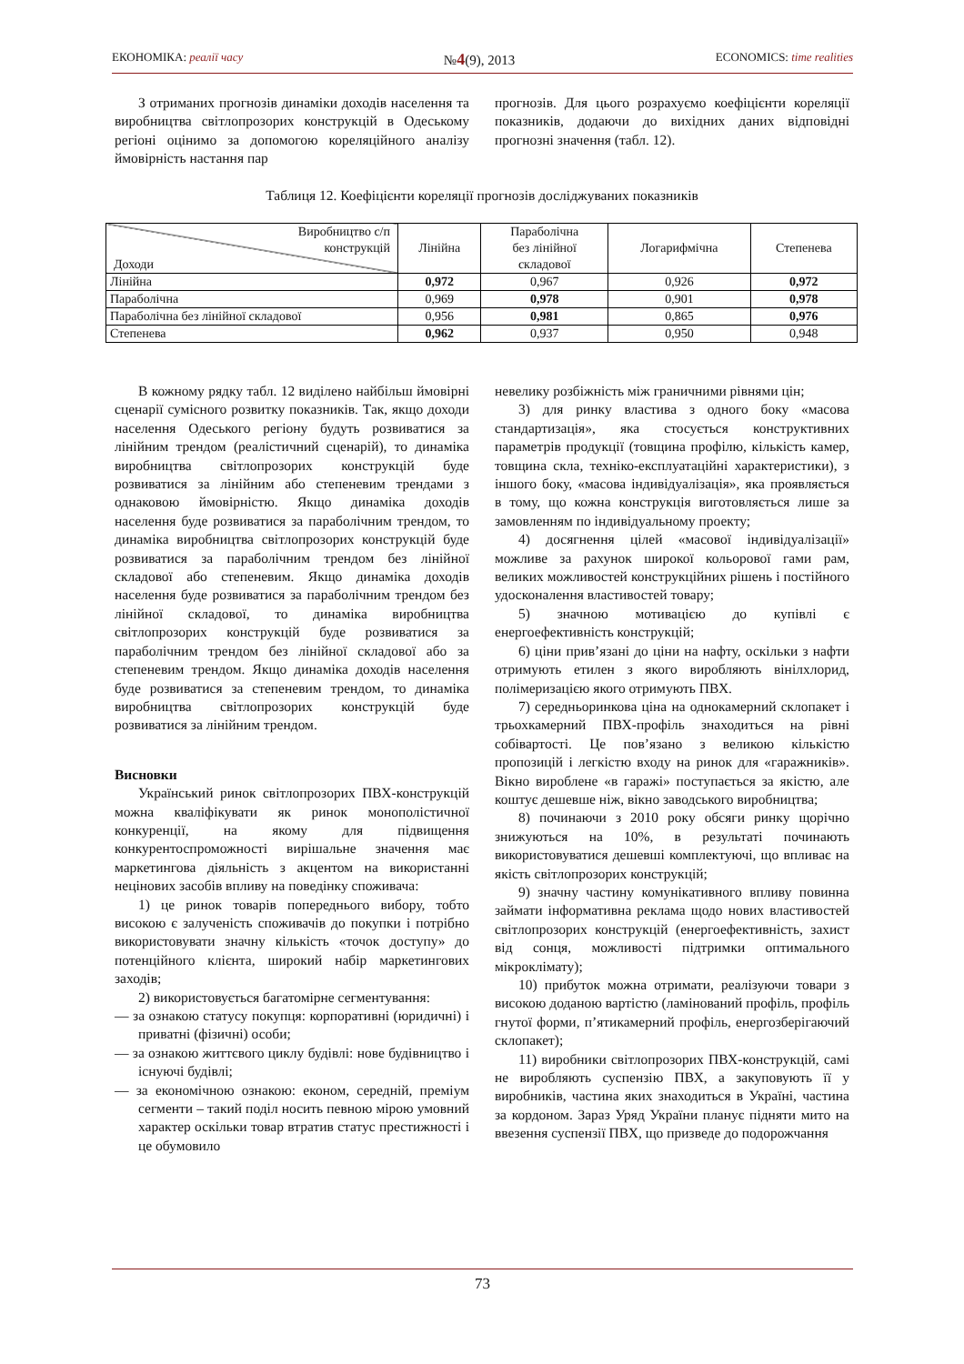ЕКОНОМІКА: реалії часу №4(9), 2013 ECONOMICS: time realities
З отриманих прогнозів динаміки доходів населення та виробництва світлопрозорих конструкцій в Одеському регіоні оцінимо за допомогою кореляційного аналізу ймовірність настання пар
прогнозів. Для цього розрахуємо коефіцієнти кореляції показників, додаючи до вихідних даних відповідні прогнозні значення (табл. 12).
Таблиця 12. Коефіцієнти кореляції прогнозів досліджуваних показників
| Виробництво с/п конструкцій Доходи | Лінійна | Параболічна без лінійної складової | Логарифмічна | Степенева |
| --- | --- | --- | --- | --- |
| Лінійна | 0,972 | 0,967 | 0,926 | 0,972 |
| Параболічна | 0,969 | 0,978 | 0,901 | 0,978 |
| Параболічна без лінійної складової | 0,956 | 0,981 | 0,865 | 0,976 |
| Степенева | 0,962 | 0,937 | 0,950 | 0,948 |
В кожному рядку табл. 12 виділено найбільш ймовірні сценарії сумісного розвитку показників. Так, якщо доходи населення Одеського регіону будуть розвиватися за лінійним трендом (реалістичний сценарій), то динаміка виробництва світлопрозорих конструкцій буде розвиватися за лінійним або степеневим трендами з однаковою ймовірністю. Якщо динаміка доходів населення буде розвиватися за параболічним трендом, то динаміка виробництва світлопрозорих конструкцій буде розвиватися за параболічним трендом без лінійної складової або степеневим. Якщо динаміка доходів населення буде розвиватися за параболічним трендом без лінійної складової, то динаміка виробництва світлопрозорих конструкцій буде розвиватися за параболічним трендом без лінійної складової або за степеневим трендом. Якщо динаміка доходів населення буде розвиватися за степеневим трендом, то динаміка виробництва світлопрозорих конструкцій буде розвиватися за лінійним трендом.
Висновки
Український ринок світлопрозорих ПВХ-конструкцій можна кваліфікувати як ринок монополістичної конкуренції, на якому для підвищення конкурентоспроможності вирішальне значення має маркетингова діяльність з акцентом на використанні нецінових засобів впливу на поведінку споживача:
1) це ринок товарів попереднього вибору, тобто високою є залученість споживачів до покупки і потрібно використовувати значну кількість «точок доступу» до потенційного клієнта, широкий набір маркетингових заходів;
2) використовується багатомірне сегментування:
— за ознакою статусу покупця: корпоративні (юридичні) і приватні (фізичні) особи;
— за ознакою життєвого циклу будівлі: нове будівництво і існуючі будівлі;
— за економічною ознакою: економ, середній, преміум сегменти – такий поділ носить певною мірою умовний характер оскільки товар втратив статус престижності і це обумовило
невелику розбіжність між граничними рівнями цін;
3) для ринку властива з одного боку «масова стандартизація», яка стосується конструктивних параметрів продукції (товщина профілю, кількість камер, товщина скла, техніко-експлуатаційні характеристики), з іншого боку, «масова індивідуалізація», яка проявляється в тому, що кожна конструкція виготовляється лише за замовленням по індивідуальному проекту;
4) досягнення цілей «масової індивідуалізації» можливе за рахунок широкої кольорової гами рам, великих можливостей конструкційних рішень і постійного удосконалення властивостей товару;
5) значною мотивацією до купівлі є енергоефективність конструкцій;
6) ціни прив’язані до ціни на нафту, оскільки з нафти отримують етилен з якого виробляють вінілхлорид, полімеризацією якого отримують ПВХ.
7) середньоринкова ціна на однокамерний склопакет і трьохкамерний ПВХ-профіль знаходиться на рівні собівартості. Це пов’язано з великою кількістю пропозицій і легкістю входу на ринок для «гаражників». Вікно вироблене «в гаражі» поступається за якістю, але коштує дешевше ніж, вікно заводського виробництва;
8) починаючи з 2010 року обсяги ринку щорічно знижуються на 10%, в результаті починають використовуватися дешевші комплектуючі, що впливає на якість світлопрозорих конструкцій;
9) значну частину комунікативного впливу повинна займати інформативна реклама щодо нових властивостей світлопрозорих конструкцій (енергоефективність, захист від сонця, можливості підтримки оптимального мікроклімату);
10) прибуток можна отримати, реалізуючи товари з високою доданою вартістю (ламінований профіль, профіль гнутої форми, п’ятикамерний профіль, енергозберігаючий склопакет);
11) виробники світлопрозорих ПВХ-конструкцій, самі не виробляють суспензію ПВХ, а закуповують її у виробників, частина яких знаходиться в Україні, частина за кордоном. Зараз Уряд України планує підняти мито на ввезення суспензії ПВХ, що призведе до подорожчання
73